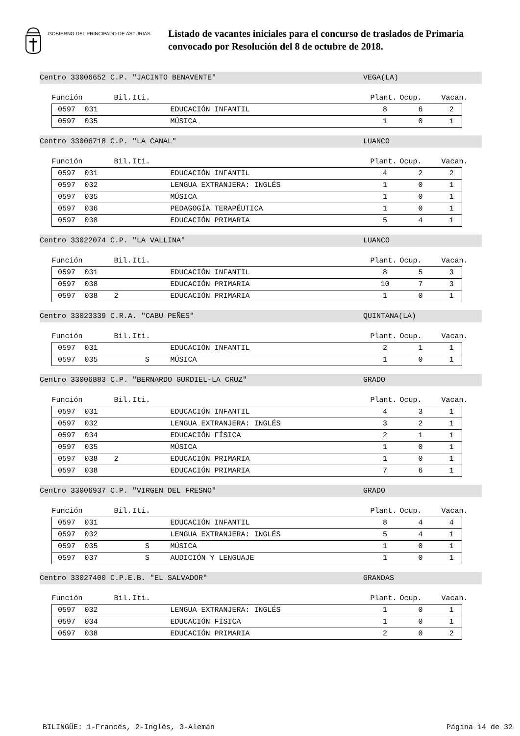GOBIERNO DEL PRINCIPADO DE ASTURIAS
Listado de vacantes iniciales para el concurso de traslados de Primaria
convocado por Resolución del 8 de octubre de 2018.
Centro 33006652 C.P. "JACINTO BENAVENTE" VEGA(LA)
| Función | | Bil. | Iti. | | Plant. | Ocup. | Vacan. |
| --- | --- | --- | --- | --- | --- | --- | --- |
| 0597 | 031 | | | EDUCACIÓN INFANTIL | 8 | 6 | 2 |
| 0597 | 035 | | | MÚSICA | 1 | 0 | 1 |
Centro 33006718 C.P. "LA CANAL" LUANCO
| Función | | Bil. | Iti. | | Plant. | Ocup. | Vacan. |
| --- | --- | --- | --- | --- | --- | --- | --- |
| 0597 | 031 | | | EDUCACIÓN INFANTIL | 4 | 2 | 2 |
| 0597 | 032 | | | LENGUA EXTRANJERA: INGLÉS | 1 | 0 | 1 |
| 0597 | 035 | | | MÚSICA | 1 | 0 | 1 |
| 0597 | 036 | | | PEDAGOGÍA TERAPÉUTICA | 1 | 0 | 1 |
| 0597 | 038 | | | EDUCACIÓN PRIMARIA | 5 | 4 | 1 |
Centro 33022074 C.P. "LA VALLINA" LUANCO
| Función | | Bil. | Iti. | | Plant. | Ocup. | Vacan. |
| --- | --- | --- | --- | --- | --- | --- | --- |
| 0597 | 031 | | | EDUCACIÓN INFANTIL | 8 | 5 | 3 |
| 0597 | 038 | | | EDUCACIÓN PRIMARIA | 10 | 7 | 3 |
| 0597 | 038 | 2 | | EDUCACIÓN PRIMARIA | 1 | 0 | 1 |
Centro 33023339 C.R.A. "CABU PEÑES" QUINTANA(LA)
| Función | | Bil. | Iti. | | Plant. | Ocup. | Vacan. |
| --- | --- | --- | --- | --- | --- | --- | --- |
| 0597 | 031 | | | EDUCACIÓN INFANTIL | 2 | 1 | 1 |
| 0597 | 035 | | S | MÚSICA | 1 | 0 | 1 |
Centro 33006883 C.P. "BERNARDO GURDIEL-LA CRUZ" GRADO
| Función | | Bil. | Iti. | | Plant. | Ocup. | Vacan. |
| --- | --- | --- | --- | --- | --- | --- | --- |
| 0597 | 031 | | | EDUCACIÓN INFANTIL | 4 | 3 | 1 |
| 0597 | 032 | | | LENGUA EXTRANJERA: INGLÉS | 3 | 2 | 1 |
| 0597 | 034 | | | EDUCACIÓN FÍSICA | 2 | 1 | 1 |
| 0597 | 035 | | | MÚSICA | 1 | 0 | 1 |
| 0597 | 038 | 2 | | EDUCACIÓN PRIMARIA | 1 | 0 | 1 |
| 0597 | 038 | | | EDUCACIÓN PRIMARIA | 7 | 6 | 1 |
Centro 33006937 C.P. "VIRGEN DEL FRESNO" GRADO
| Función | | Bil. | Iti. | | Plant. | Ocup. | Vacan. |
| --- | --- | --- | --- | --- | --- | --- | --- |
| 0597 | 031 | | | EDUCACIÓN INFANTIL | 8 | 4 | 4 |
| 0597 | 032 | | | LENGUA EXTRANJERA: INGLÉS | 5 | 4 | 1 |
| 0597 | 035 | | S | MÚSICA | 1 | 0 | 1 |
| 0597 | 037 | | S | AUDICIÓN Y LENGUAJE | 1 | 0 | 1 |
Centro 33027400 C.P.E.B. "EL SALVADOR" GRANDAS
| Función | | Bil. | Iti. | | Plant. | Ocup. | Vacan. |
| --- | --- | --- | --- | --- | --- | --- | --- |
| 0597 | 032 | | | LENGUA EXTRANJERA: INGLÉS | 1 | 0 | 1 |
| 0597 | 034 | | | EDUCACIÓN FÍSICA | 1 | 0 | 1 |
| 0597 | 038 | | | EDUCACIÓN PRIMARIA | 2 | 0 | 2 |
BILINGÜE: 1-Francés, 2-Inglés, 3-Alemán Página 14 de 32